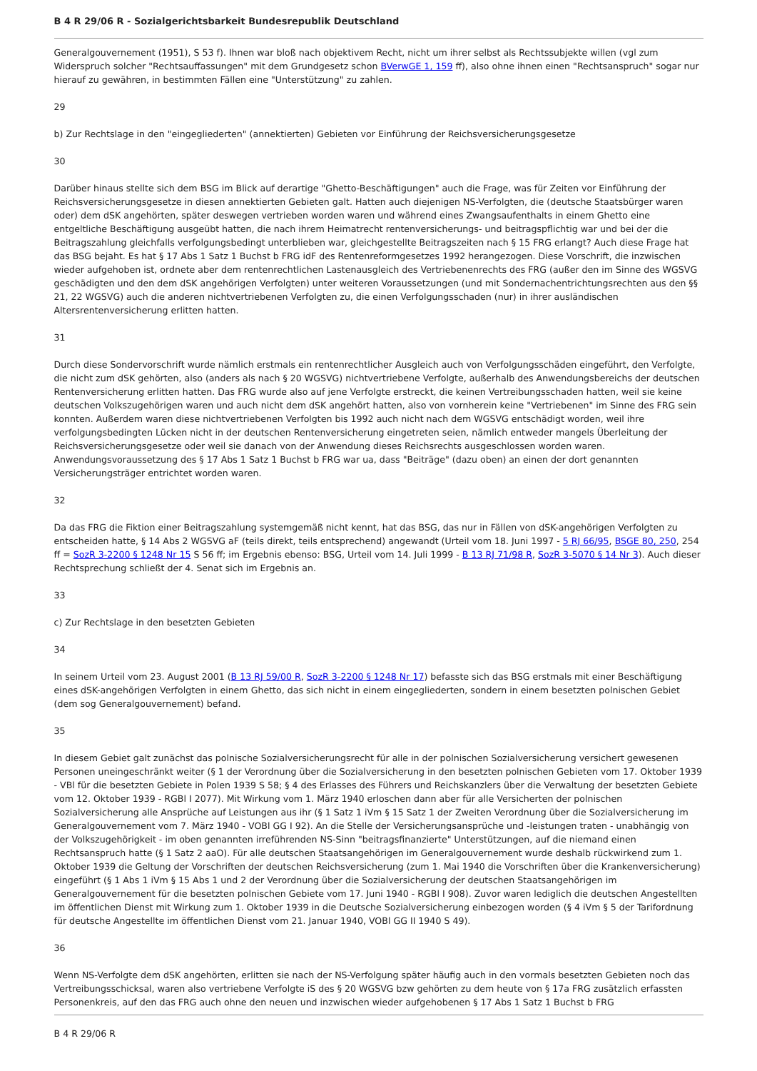B 4 R 29/06 R - Sozialgerichtsbarkeit Bundesrepublik Deutschland
Generalgouvernement (1951), S 53 f). Ihnen war bloß nach objektivem Recht, nicht um ihrer selbst als Rechtssubjekte willen (vgl zum Widerspruch solcher "Rechtsauffassungen" mit dem Grundgesetz schon BVerwGE 1, 159 ff), also ohne ihnen einen "Rechtsanspruch" sogar nur hierauf zu gewähren, in bestimmten Fällen eine "Unterstützung" zu zahlen.
29
b) Zur Rechtslage in den "eingegliederten" (annektierten) Gebieten vor Einführung der Reichsversicherungsgesetze
30
Darüber hinaus stellte sich dem BSG im Blick auf derartige "Ghetto-Beschäftigungen" auch die Frage, was für Zeiten vor Einführung der Reichsversicherungsgesetze in diesen annektierten Gebieten galt. Hatten auch diejenigen NS-Verfolgten, die (deutsche Staatsbürger waren oder) dem dSK angehörten, später deswegen vertrieben worden waren und während eines Zwangsaufenthalts in einem Ghetto eine entgeltliche Beschäftigung ausgeübt hatten, die nach ihrem Heimatrecht rentenversicherungs- und beitragspflichtig war und bei der die Beitragszahlung gleichfalls verfolgungsbedingt unterblieben war, gleichgestellte Beitragszeiten nach § 15 FRG erlangt? Auch diese Frage hat das BSG bejaht. Es hat § 17 Abs 1 Satz 1 Buchst b FRG idF des Rentenreformgesetzes 1992 herangezogen. Diese Vorschrift, die inzwischen wieder aufgehoben ist, ordnete aber dem rentenrechtlichen Lastenausgleich des Vertriebenenrechts des FRG (außer den im Sinne des WGSVG geschädigten und den dem dSK angehörigen Verfolgten) unter weiteren Voraussetzungen (und mit Sondernachentrichtungsrechten aus den §§ 21, 22 WGSVG) auch die anderen nichtvertriebenen Verfolgten zu, die einen Verfolgungsschaden (nur) in ihrer ausländischen Altersrentenversicherung erlitten hatten.
31
Durch diese Sondervorschrift wurde nämlich erstmals ein rentenrechtlicher Ausgleich auch von Verfolgungsschäden eingeführt, den Verfolgte, die nicht zum dSK gehörten, also (anders als nach § 20 WGSVG) nichtvertriebene Verfolgte, außerhalb des Anwendungsbereichs der deutschen Rentenversicherung erlitten hatten. Das FRG wurde also auf jene Verfolgte erstreckt, die keinen Vertreibungsschaden hatten, weil sie keine deutschen Volkszugehörigen waren und auch nicht dem dSK angehört hatten, also von vornherein keine "Vertriebenen" im Sinne des FRG sein konnten. Außerdem waren diese nichtvertriebenen Verfolgten bis 1992 auch nicht nach dem WGSVG entschädigt worden, weil ihre verfolgungsbedingten Lücken nicht in der deutschen Rentenversicherung eingetreten seien, nämlich entweder mangels Überleitung der Reichsversicherungsgesetze oder weil sie danach von der Anwendung dieses Reichsrechts ausgeschlossen worden waren. Anwendungsvoraussetzung des § 17 Abs 1 Satz 1 Buchst b FRG war ua, dass "Beiträge" (dazu oben) an einen der dort genannten Versicherungsträger entrichtet worden waren.
32
Da das FRG die Fiktion einer Beitragszahlung systemgemäß nicht kennt, hat das BSG, das nur in Fällen von dSK-angehörigen Verfolgten zu entscheiden hatte, § 14 Abs 2 WGSVG aF (teils direkt, teils entsprechend) angewandt (Urteil vom 18. Juni 1997 - 5 RJ 66/95, BSGE 80, 250, 254 ff = SozR 3-2200 § 1248 Nr 15 S 56 ff; im Ergebnis ebenso: BSG, Urteil vom 14. Juli 1999 - B 13 RJ 71/98 R, SozR 3-5070 § 14 Nr 3). Auch dieser Rechtsprechung schließt der 4. Senat sich im Ergebnis an.
33
c) Zur Rechtslage in den besetzten Gebieten
34
In seinem Urteil vom 23. August 2001 (B 13 RJ 59/00 R, SozR 3-2200 § 1248 Nr 17) befasste sich das BSG erstmals mit einer Beschäftigung eines dSK-angehörigen Verfolgten in einem Ghetto, das sich nicht in einem eingegliederten, sondern in einem besetzten polnischen Gebiet (dem sog Generalgouvernement) befand.
35
In diesem Gebiet galt zunächst das polnische Sozialversicherungsrecht für alle in der polnischen Sozialversicherung versichert gewesenen Personen uneingeschränkt weiter (§ 1 der Verordnung über die Sozialversicherung in den besetzten polnischen Gebieten vom 17. Oktober 1939 - VBl für die besetzten Gebiete in Polen 1939 S 58; § 4 des Erlasses des Führers und Reichskanzlers über die Verwaltung der besetzten Gebiete vom 12. Oktober 1939 - RGBl I 2077). Mit Wirkung vom 1. März 1940 erloschen dann aber für alle Versicherten der polnischen Sozialversicherung alle Ansprüche auf Leistungen aus ihr (§ 1 Satz 1 iVm § 15 Satz 1 der Zweiten Verordnung über die Sozialversicherung im Generalgouvernement vom 7. März 1940 - VOBl GG I 92). An die Stelle der Versicherungsansprüche und -leistungen traten - unabhängig von der Volkszugehörigkeit - im oben genannten irreführenden NS-Sinn "beitragsfinanzierte" Unterstützungen, auf die niemand einen Rechtsanspruch hatte (§ 1 Satz 2 aaO). Für alle deutschen Staatsangehörigen im Generalgouvernement wurde deshalb rückwirkend zum 1. Oktober 1939 die Geltung der Vorschriften der deutschen Reichsversicherung (zum 1. Mai 1940 die Vorschriften über die Krankenversicherung) eingeführt (§ 1 Abs 1 iVm § 15 Abs 1 und 2 der Verordnung über die Sozialversicherung der deutschen Staatsangehörigen im Generalgouvernement für die besetzten polnischen Gebiete vom 17. Juni 1940 - RGBl I 908). Zuvor waren lediglich die deutschen Angestellten im öffentlichen Dienst mit Wirkung zum 1. Oktober 1939 in die Deutsche Sozialversicherung einbezogen worden (§ 4 iVm § 5 der Tarifordnung für deutsche Angestellte im öffentlichen Dienst vom 21. Januar 1940, VOBl GG II 1940 S 49).
36
Wenn NS-Verfolgte dem dSK angehörten, erlitten sie nach der NS-Verfolgung später häufig auch in den vormals besetzten Gebieten noch das Vertreibungsschicksal, waren also vertriebene Verfolgte iS des § 20 WGSVG bzw gehörten zu dem heute von § 17a FRG zusätzlich erfassten Personenkreis, auf den das FRG auch ohne den neuen und inzwischen wieder aufgehobenen § 17 Abs 1 Satz 1 Buchst b FRG
B 4 R 29/06 R